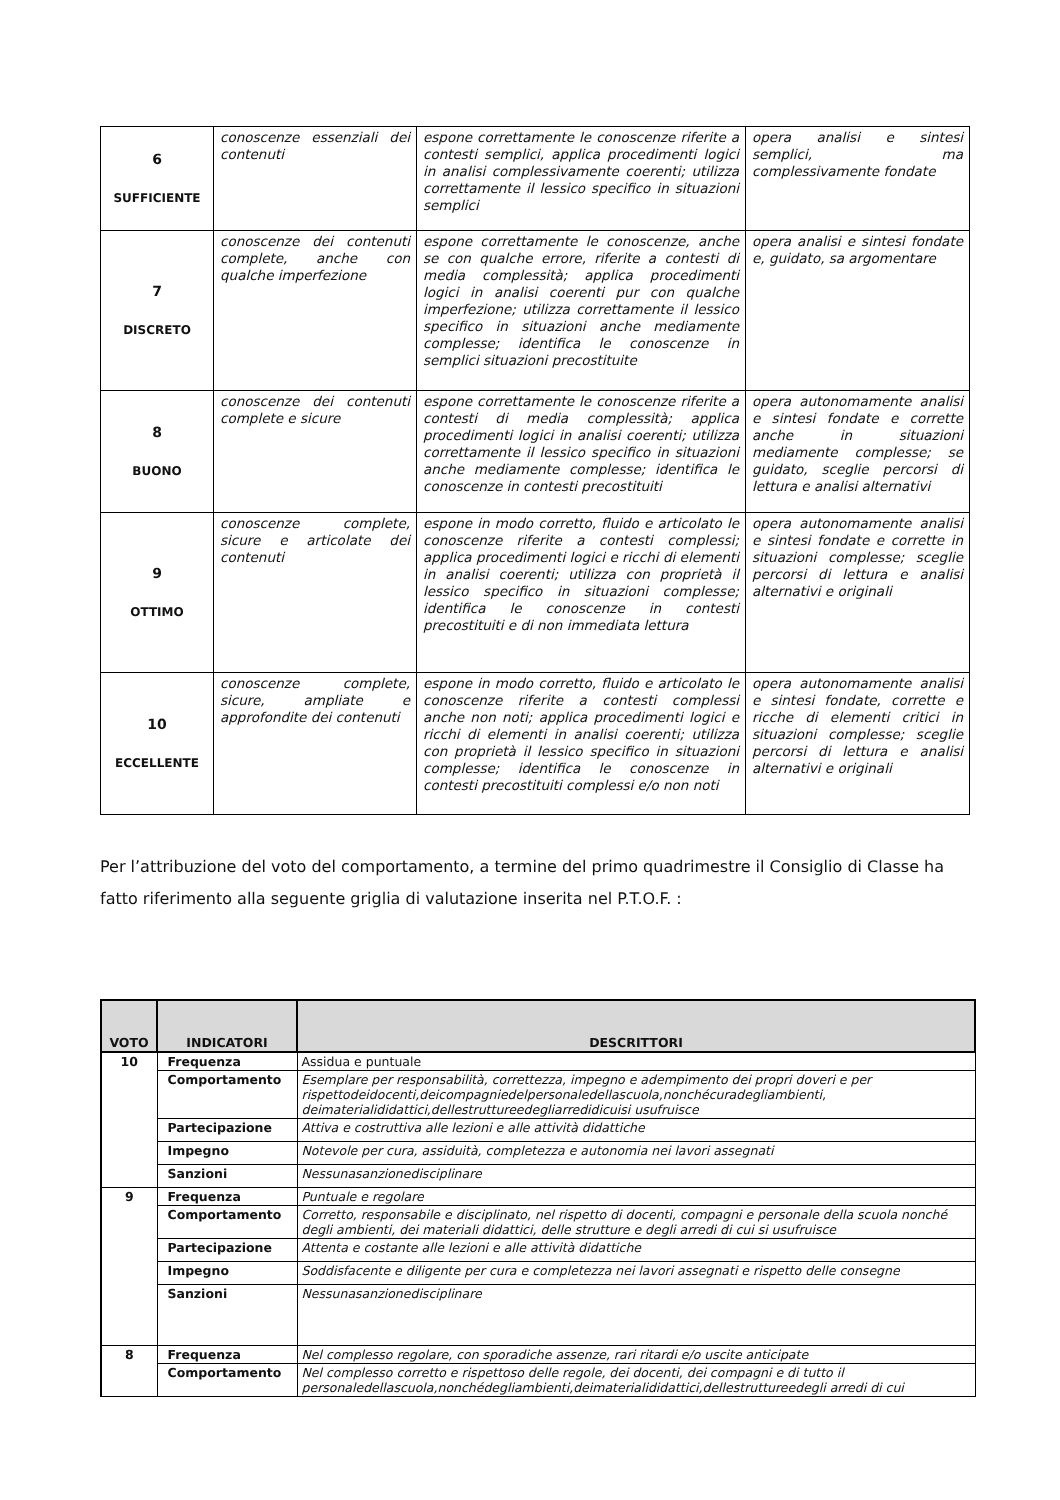| 6 SUFFICIENTE | conoscenze essenziali dei contenuti | espone correttamente le conoscenze riferite a contesti semplici, applica procedimenti logici in analisi complessivamente coerenti; utilizza correttamente il lessico specifico in situazioni semplici | opera analisi e sintesi semplici, ma complessivamente fondate |
| 7 DISCRETO | conoscenze dei contenuti complete, anche con qualche imperfezione | espone correttamente le conoscenze, anche se con qualche errore, riferite a contesti di media complessità; applica procedimenti logici in analisi coerenti pur con qualche imperfezione; utilizza correttamente il lessico specifico in situazioni anche mediamente complesse; identifica le conoscenze in semplici situazioni precostituite | opera analisi e sintesi fondate e, guidato, sa argomentare |
| 8 BUONO | conoscenze dei contenuti complete e sicure | espone correttamente le conoscenze riferite a contesti di media complessità; applica procedimenti logici in analisi coerenti; utilizza correttamente il lessico specifico in situazioni anche mediamente complesse; identifica le conoscenze in contesti precostituiti | opera autonomamente analisi e sintesi fondate e corrette anche in situazioni mediamente complesse; se guidato, sceglie percorsi di lettura e analisi alternativi |
| 9 OTTIMO | conoscenze complete, sicure e articolate dei contenuti | espone in modo corretto, fluido e articolato le conoscenze riferite a contesti complessi; applica procedimenti logici e ricchi di elementi in analisi coerenti; utilizza con proprietà il lessico specifico in situazioni complesse; identifica le conoscenze in contesti precostituiti e di non immediata lettura | opera autonomamente analisi e sintesi fondate e corrette in situazioni complesse; sceglie percorsi di lettura e analisi alternativi e originali |
| 10 ECCELLENTE | conoscenze complete, sicure, ampliate e approfondite dei contenuti | espone in modo corretto, fluido e articolato le conoscenze riferite a contesti complessi anche non noti; applica procedimenti logici e ricchi di elementi in analisi coerenti; utilizza con proprietà il lessico specifico in situazioni complesse; identifica le conoscenze in contesti precostituiti complessi e/o non noti | opera autonomamente analisi e sintesi fondate, corrette e ricche di elementi critici in situazioni complesse; sceglie percorsi di lettura e analisi alternativi e originali |
Per l’attribuzione del voto del comportamento, a termine del primo quadrimestre il Consiglio di Classe ha fatto riferimento alla seguente griglia di valutazione inserita nel P.T.O.F. :
| VOTO | INDICATORI | DESCRITTORI |
| --- | --- | --- |
| 10 | Frequenza | Assidua e puntuale |
| | Comportamento | Esemplare per responsabilità, correttezza, impegno e adempimento dei propri doveri e per rispettodeidocenti,deicompagniedelpersonaledellascuola,nonchécuradegliambienti, deimaterialididattici,dellestruttureedegliarredidicuisi usufruisce |
| | Partecipazione | Attiva e costruttiva alle lezioni e alle attività didattiche |
| | Impegno | Notevole per cura, assiduità, completezza e autonomia nei lavori assegnati |
| | Sanzioni | Nessunasanzionedisciplinare |
| 9 | Frequenza | Puntuale e regolare |
| | Comportamento | Corretto, responsabile e disciplinato, nel rispetto di docenti, compagni e personale della scuola nonché degli ambienti, dei materiali didattici, delle strutture e degli arredi di cui si usufruisce |
| | Partecipazione | Attenta e costante alle lezioni e alle attività didattiche |
| | Impegno | Soddisfacente e diligente per cura e completezza nei lavori assegnati e rispetto delle consegne |
| | Sanzioni | Nessunasanzionedisciplinare |
| 8 | Frequenza | Nel complesso regolare, con sporadiche assenze, rari ritardi e/o uscite anticipate |
| | Comportamento | Nel complesso corretto e rispettoso delle regole, dei docenti, dei compagni e di tutto il personaledellascuola,nonchédegliambienti,deimaterialididattici,dellestruttureedegli arredi di cui |